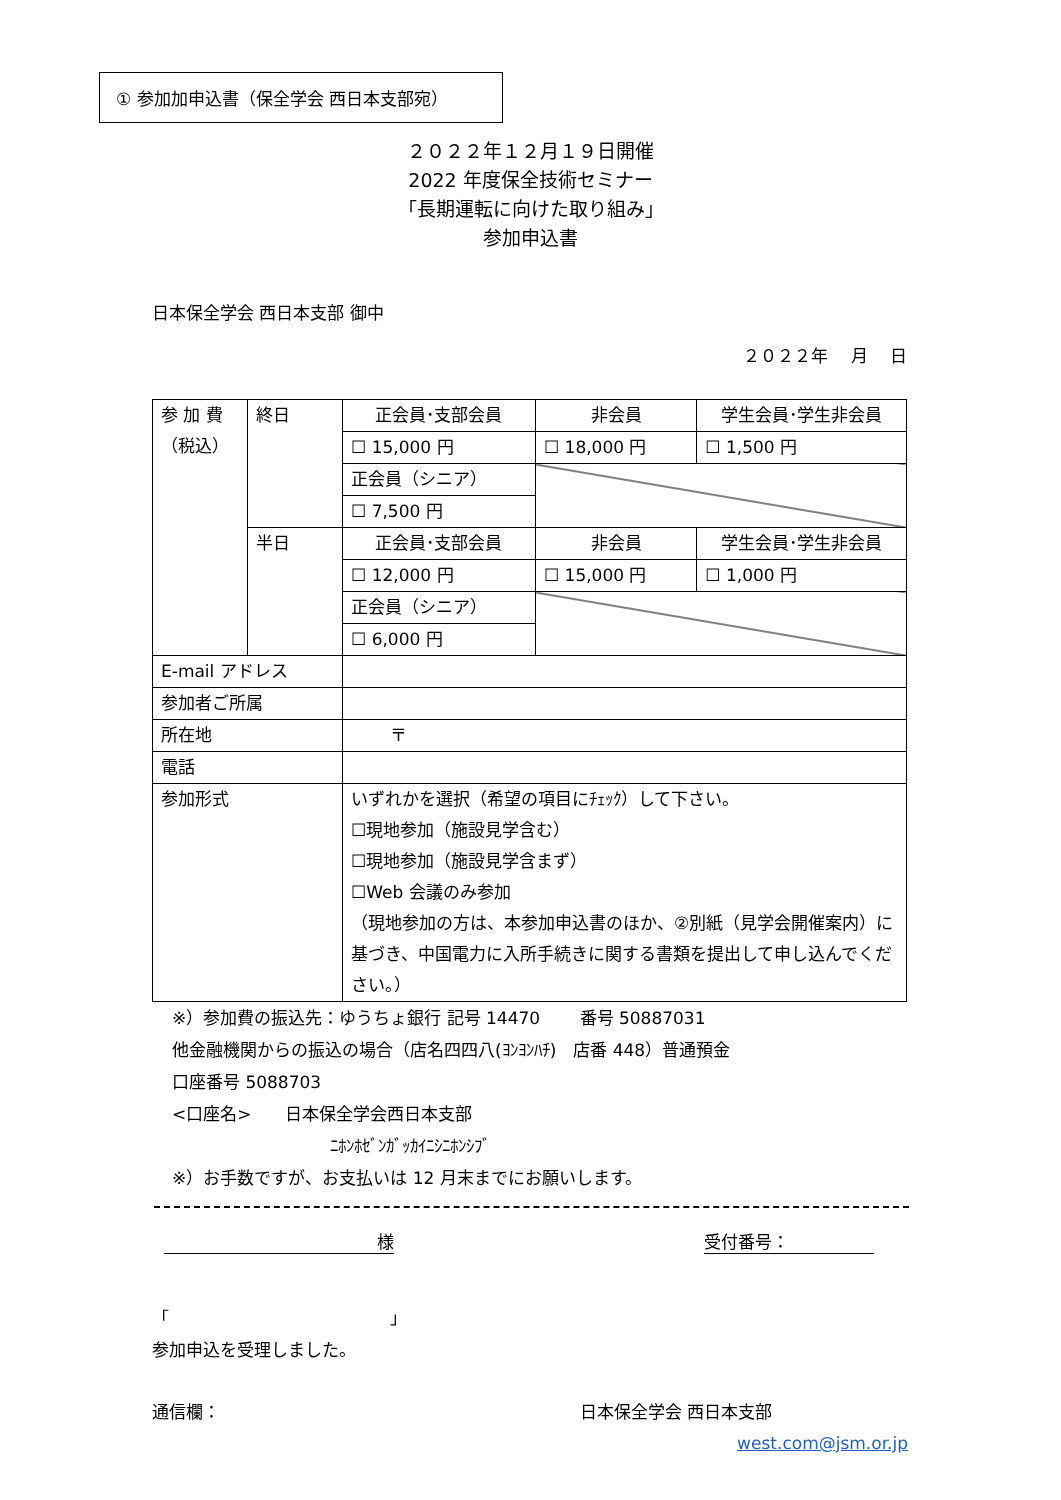① 参加加申込書（保全学会 西日本支部宛）
２０２２年１２月１９日開催
2022 年度保全技術セミナー
「長期運転に向けた取り組み」
参加申込書
日本保全学会 西日本支部 御中
２０２２年　 月　 日
| 参 加 費 （税込） | 終日 | 正会員･支部会員 | 非会員 | 学生会員･学生非会員 |
| | | ☐ 15,000 円 | ☐ 18,000 円 | ☐ 1,500 円 |
| | | 正会員（シニア） | | |
| | | ☐ 7,500 円 | | |
| | 半日 | 正会員･支部会員 | 非会員 | 学生会員･学生非会員 |
| | | ☐ 12,000 円 | ☐ 15,000 円 | ☐ 1,000 円 |
| | | 正会員（シニア） | | |
| | | ☐ 6,000 円 | | |
| E-mail アドレス | | | | |
| 参加者ご所属 | | | | |
| 所在地 | | 〒 | | |
| 電話 | | | | |
| 参加形式 | | いずれかを選択（希望の項目にﾁｪｯｸ）して下さい。 ☐現地参加（施設見学含む） ☐現地参加（施設見学含まず） ☐Web 会議のみ参加 （現地参加の方は、本参加申込書のほか、②別紙（見学会開催案内）に基づき、中国電力に入所手続きに関する書類を提出して申し込んでください。） | | |
※）参加費の振込先：ゆうちょ銀行 記号 14470　　 番号 50887031
他金融機関からの振込の場合（店名四四八(ﾖﾝﾖﾝﾊﾁ)　店番 448）普通預金
口座番号 5088703
<口座名>　　日本保全学会西日本支部
ﾆﾎﾝﾎｾﾞﾝｶﾞｯｶｲﾆｼﾆﾎﾝｼﾌﾞ
※）お手数ですが、お支払いは 12 月末までにお願いします。
様 受付番号：　　　　　
「　　　　　　　　　　　　　」
参加申込を受理しました。
通信欄： 日本保全学会 西日本支部
west.com@jsm.or.jp